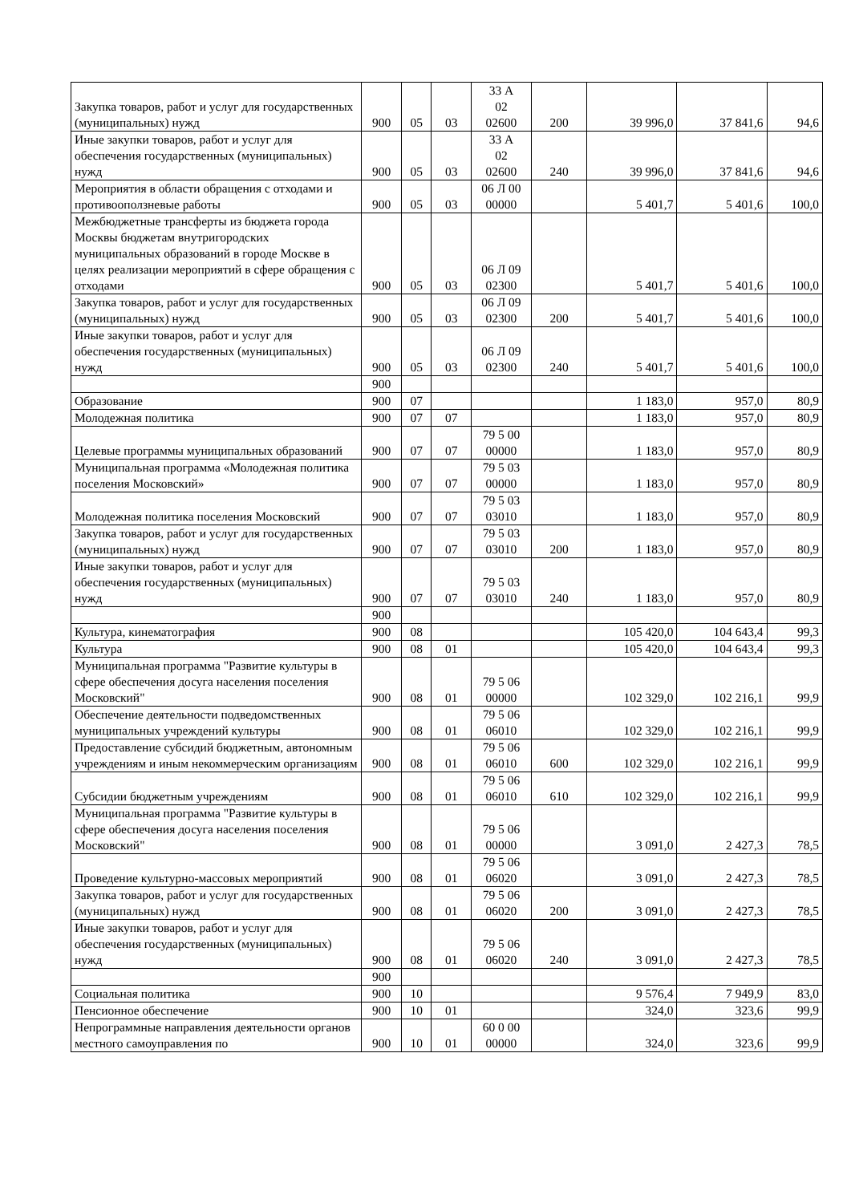| Закупка товаров, работ и услуг для государственных (муниципальных) нужд | 900 | 05 | 03 | 33 А 02 02600 | 200 | 39 996,0 | 37 841,6 | 94,6 |
| Иные закупки товаров, работ и услуг для обеспечения государственных (муниципальных) нужд | 900 | 05 | 03 | 33 А 02 02600 | 240 | 39 996,0 | 37 841,6 | 94,6 |
| Мероприятия в области обращения с отходами и противооползневые работы | 900 | 05 | 03 | 06 Л 00 00000 | | 5 401,7 | 5 401,6 | 100,0 |
| Межбюджетные трансферты из бюджета города Москвы бюджетам внутригородских муниципальных образований в городе Москве в целях реализации мероприятий в сфере обращения с отходами | 900 | 05 | 03 | 06 Л 09 02300 | | 5 401,7 | 5 401,6 | 100,0 |
| Закупка товаров, работ и услуг для государственных (муниципальных) нужд | 900 | 05 | 03 | 06 Л 09 02300 | 200 | 5 401,7 | 5 401,6 | 100,0 |
| Иные закупки товаров, работ и услуг для обеспечения государственных (муниципальных) нужд | 900 | 05 | 03 | 06 Л 09 02300 | 240 | 5 401,7 | 5 401,6 | 100,0 |
| | 900 | | | | | | | |
| Образование | 900 | 07 | | | | 1 183,0 | 957,0 | 80,9 |
| Молодежная политика | 900 | 07 | 07 | | | 1 183,0 | 957,0 | 80,9 |
| Целевые программы муниципальных образований | 900 | 07 | 07 | 79 5 00 00000 | | 1 183,0 | 957,0 | 80,9 |
| Муниципальная программа «Молодежная политика поселения Московский» | 900 | 07 | 07 | 79 5 03 00000 | | 1 183,0 | 957,0 | 80,9 |
| Молодежная политика поселения Московский | 900 | 07 | 07 | 79 5 03 03010 | | 1 183,0 | 957,0 | 80,9 |
| Закупка товаров, работ и услуг для государственных (муниципальных) нужд | 900 | 07 | 07 | 79 5 03 03010 | 200 | 1 183,0 | 957,0 | 80,9 |
| Иные закупки товаров, работ и услуг для обеспечения государственных (муниципальных) нужд | 900 | 07 | 07 | 79 5 03 03010 | 240 | 1 183,0 | 957,0 | 80,9 |
| | 900 | | | | | | | |
| Культура, кинематография | 900 | 08 | | | | 105 420,0 | 104 643,4 | 99,3 |
| Культура | 900 | 08 | 01 | | | 105 420,0 | 104 643,4 | 99,3 |
| Муниципальная программа "Развитие культуры в сфере обеспечения досуга населения поселения Московский" | 900 | 08 | 01 | 79 5 06 00000 | | 102 329,0 | 102 216,1 | 99,9 |
| Обеспечение деятельности подведомственных муниципальных учреждений культуры | 900 | 08 | 01 | 79 5 06 06010 | | 102 329,0 | 102 216,1 | 99,9 |
| Предоставление субсидий бюджетным, автономным учреждениям и иным некоммерческим организациям | 900 | 08 | 01 | 79 5 06 06010 | 600 | 102 329,0 | 102 216,1 | 99,9 |
| Субсидии бюджетным учреждениям | 900 | 08 | 01 | 79 5 06 06010 | 610 | 102 329,0 | 102 216,1 | 99,9 |
| Муниципальная программа "Развитие культуры в сфере обеспечения досуга населения поселения Московский" | 900 | 08 | 01 | 79 5 06 00000 | | 3 091,0 | 2 427,3 | 78,5 |
| Проведение культурно-массовых мероприятий | 900 | 08 | 01 | 79 5 06 06020 | | 3 091,0 | 2 427,3 | 78,5 |
| Закупка товаров, работ и услуг для государственных (муниципальных) нужд | 900 | 08 | 01 | 79 5 06 06020 | 200 | 3 091,0 | 2 427,3 | 78,5 |
| Иные закупки товаров, работ и услуг для обеспечения государственных (муниципальных) нужд | 900 | 08 | 01 | 79 5 06 06020 | 240 | 3 091,0 | 2 427,3 | 78,5 |
| | 900 | | | | | | | |
| Социальная политика | 900 | 10 | | | | 9 576,4 | 7 949,9 | 83,0 |
| Пенсионное обеспечение | 900 | 10 | 01 | | | 324,0 | 323,6 | 99,9 |
| Непрограммные направления деятельности органов местного самоуправления по | 900 | 10 | 01 | 60 0 00 00000 | | 324,0 | 323,6 | 99,9 |